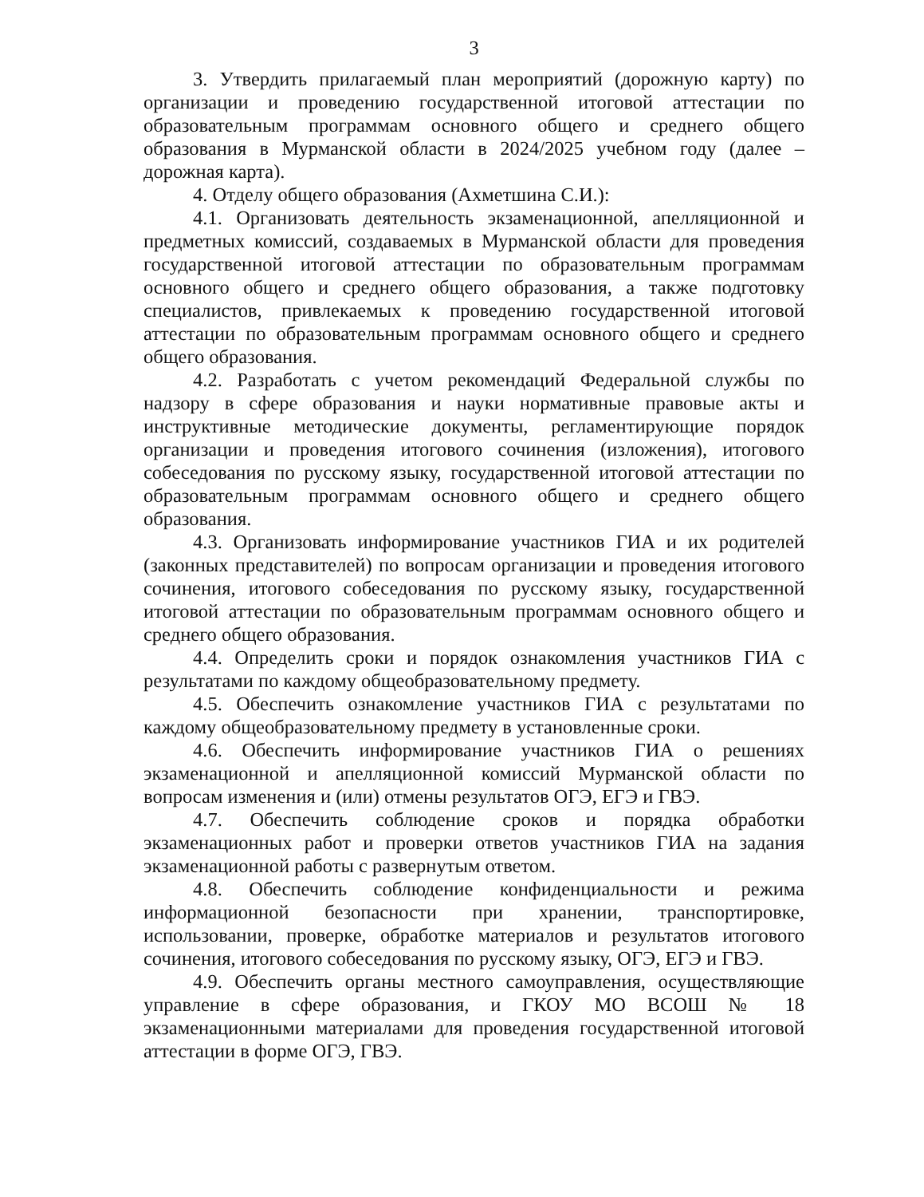3
3. Утвердить прилагаемый план мероприятий (дорожную карту) по организации и проведению государственной итоговой аттестации по образовательным программам основного общего и среднего общего образования в Мурманской области в 2024/2025 учебном году (далее – дорожная карта).
4. Отделу общего образования (Ахметшина С.И.):
4.1. Организовать деятельность экзаменационной, апелляционной и предметных комиссий, создаваемых в Мурманской области для проведения государственной итоговой аттестации по образовательным программам основного общего и среднего общего образования, а также подготовку специалистов, привлекаемых к проведению государственной итоговой аттестации по образовательным программам основного общего и среднего общего образования.
4.2. Разработать с учетом рекомендаций Федеральной службы по надзору в сфере образования и науки нормативные правовые акты и инструктивные методические документы, регламентирующие порядок организации и проведения итогового сочинения (изложения), итогового собеседования по русскому языку, государственной итоговой аттестации по образовательным программам основного общего и среднего общего образования.
4.3. Организовать информирование участников ГИА и их родителей (законных представителей) по вопросам организации и проведения итогового сочинения, итогового собеседования по русскому языку, государственной итоговой аттестации по образовательным программам основного общего и среднего общего образования.
4.4. Определить сроки и порядок ознакомления участников ГИА с результатами по каждому общеобразовательному предмету.
4.5. Обеспечить ознакомление участников ГИА с результатами по каждому общеобразовательному предмету в установленные сроки.
4.6. Обеспечить информирование участников ГИА о решениях экзаменационной и апелляционной комиссий Мурманской области по вопросам изменения и (или) отмены результатов ОГЭ, ЕГЭ и ГВЭ.
4.7. Обеспечить соблюдение сроков и порядка обработки экзаменационных работ и проверки ответов участников ГИА на задания экзаменационной работы с развернутым ответом.
4.8. Обеспечить соблюдение конфиденциальности и режима информационной безопасности при хранении, транспортировке, использовании, проверке, обработке материалов и результатов итогового сочинения, итогового собеседования по русскому языку, ОГЭ, ЕГЭ и ГВЭ.
4.9. Обеспечить органы местного самоуправления, осуществляющие управление в сфере образования, и ГКОУ МО ВСОШ № 18 экзаменационными материалами для проведения государственной итоговой аттестации в форме ОГЭ, ГВЭ.